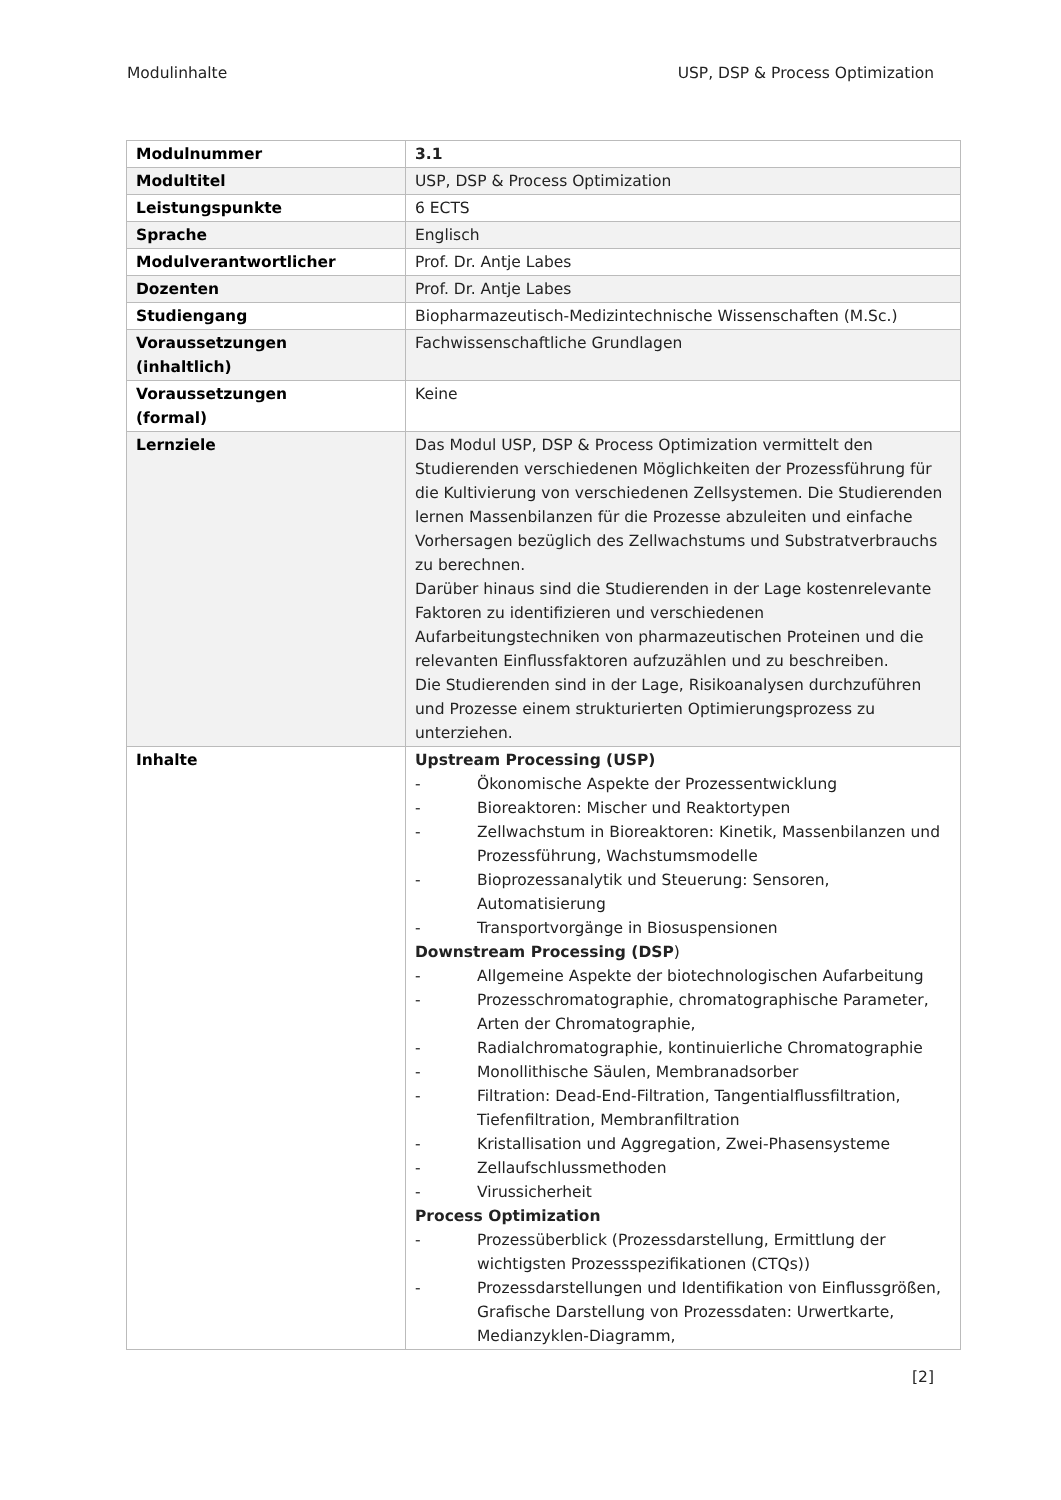Modulinhalte USP, DSP & Process Optimization
| Modulnummer | 3.1 |
| Modultitel | USP, DSP & Process Optimization |
| Leistungspunkte | 6 ECTS |
| Sprache | Englisch |
| Modulverantwortlicher | Prof. Dr. Antje Labes |
| Dozenten | Prof. Dr. Antje Labes |
| Studiengang | Biopharmazeutisch-Medizintechnische Wissenschaften (M.Sc.) |
| Voraussetzungen (inhaltlich) | Fachwissenschaftliche Grundlagen |
| Voraussetzungen (formal) | Keine |
| Lernziele | Das Modul USP, DSP & Process Optimization vermittelt den Studierenden verschiedenen Möglichkeiten der Prozessführung für die Kultivierung von verschiedenen Zellsystemen. Die Studierenden lernen Massenbilanzen für die Prozesse abzuleiten und einfache Vorhersagen bezüglich des Zellwachstums und Substratverbrauchs zu berechnen. Darüber hinaus sind die Studierenden in der Lage kostenrelevante Faktoren zu identifizieren und verschiedenen Aufarbeitungstechniken von pharmazeutischen Proteinen und die relevanten Einflussfaktoren aufzuzählen und zu beschreiben. Die Studierenden sind in der Lage, Risikoanalysen durchzuführen und Prozesse einem strukturierten Optimierungsprozess zu unterziehen. |
| Inhalte | Upstream Processing (USP) - Ökonomische Aspekte der Prozessentwicklung - Bioreaktoren: Mischer und Reaktortypen - Zellwachstum in Bioreaktoren: Kinetik, Massenbilanzen und Prozessführung, Wachstumsmodelle - Bioprozessanalytik und Steuerung: Sensoren, Automatisierung - Transportvorgänge in Biosuspensionen Downstream Processing (DSP ) - Allgemeine Aspekte der biotechnologischen Aufarbeitung - Prozesschromatographie, chromatographische Parameter, Arten der Chromatographie, - Radialchromatographie, kontinuierliche Chromatographie - Monollithische Säulen, Membranadsorber - Filtration: Dead-End-Filtration, Tangentialflussfiltration, Tiefenfiltration, Membranfiltration - Kristallisation und Aggregation, Zwei-Phasensysteme - Zellaufschlussmethoden - Virussicherheit Process Optimization - Prozessüberblick (Prozessdarstellung, Ermittlung der wichtigsten Prozessspezifikationen (CTQs)) - Prozessdarstellungen und Identifikation von Einflussgrößen, Grafische Darstellung von Prozessdaten: Urwertkarte, Medianzyklen-Diagramm, |
[2]